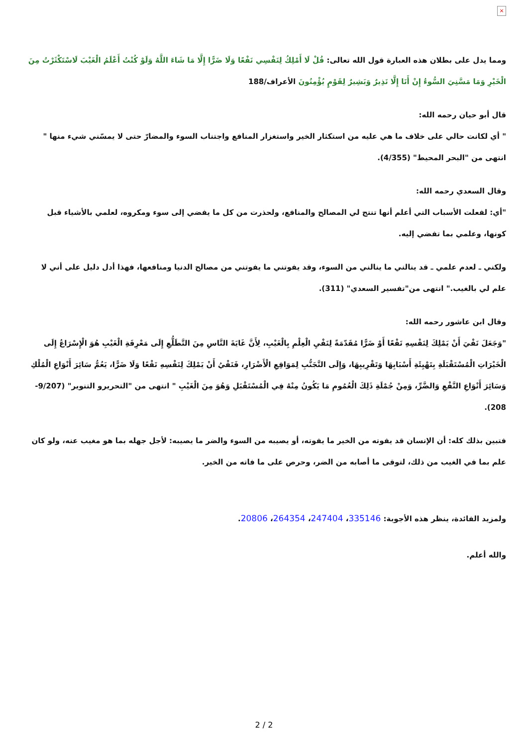×
ومما يدل على بطلان هذه العبارة قول الله تعالى: قُلْ لَا أَمْلِكُ لِنَفْسِي نَفْعًا وَلَا ضَرًّا إِلَّا مَا شَاءَ اللَّهُ وَلَوْ كُنْتُ أَعْلَمُ الْغَيْبَ لَاسْتَكْثَرْتُ مِنَ الْخَيْرِ وَمَا مَسَّنِيَ السُّوءُ إِنْ أَنَا إِلَّا نَذِيرٌ وَبَشِيرٌ لِقَوْمٍ يُؤْمِنُونَ الأعراف/188
قال أبو حيان رحمه الله:
" أي لكانت حالي على خلاف ما هي عليه من استكثار الخير واستغزار المنافع واجتناب السوء والمضارّ حتى لا يمسّني شيء منها " انتهى من "البحر المحيط" (4/355).
وقال السعدي رحمه الله:
"أي: لفعلت الأسباب التي أعلم أنها تنتج لي المصالح والمنافع، ولحذرت من كل ما يفضي إلى سوء ومكروه، لعلمي بالأشياء قبل كونها، وعلمي بما تفضي إليه.
ولكني ـ لعدم علمي ـ قد ينالني ما ينالني من السوء، وقد يفوتني ما يفوتني من مصالح الدنيا ومنافعها، فهذا أدل دليل على أني لا علم لي بالغيب." انتهى من"تفسير السعدي" (311).
وقال ابن عاشور رحمه الله:
"وَجَعَلَ نَفْيَ أَنْ يَمْلِكَ لِنَفْسِهِ نَفْعًا أَوْ ضَرًّا مُقَدّمَةً لِنَفْيِ الْعِلْمِ بِالْغَيْبِ، لِأَنَّ غَايَةَ النَّاسِ مِنَ التَّطَلُّعِ إِلَى مَعْرِفَةِ الْغَيْبِ هُوَ الْإِسْرَاعُ إِلَى الْخَيْرَاتِ الْمُسْتَقْبَلَةِ بِتَهْيِئَةِ أَسْبَابِهَا وَتَقْرِيبِهَا، وَإِلَى التَّجَنُّبِ لِمَوَاقِعِ الْأَضْرَارِ، فَنَفْيُ أَنْ يَمْلِكَ لِنَفْسِهِ نَفْعًا وَلَا ضَرًّا، يَعُمُّ سَائِرَ أَنْوَاعِ الْمُلْكِ وَسَائِرَ أَنْوَاعِ النَّفْعِ وَالضَّرِّ، وَمِنْ جُمْلَةِ ذَلِكَ الْعُمُومِ مَا يَكُونُ مِنْهُ فِي الْمُسْتَقْبَلِ وَهُوَ مِنَ الْغَيْبِ " انتهى من "التحريرو التنوير" (9/207-208).
فتبين بذلك كله: أن الإنسان قد يفوته من الخير ما يفوته، أو يصيبه من السوء والضر ما يصيبه: لأجل جهله بما هو مغيب عنه، ولو كان علم بما في الغيب من ذلك، لتوقى ما أصابه من الضر، وحرص على ما فاته من الخير.
ولمزيد الفائدة، ينظر هذه الأجوبة: 335146، 247404، 264354، 20806.
والله أعلم.
2 / 2